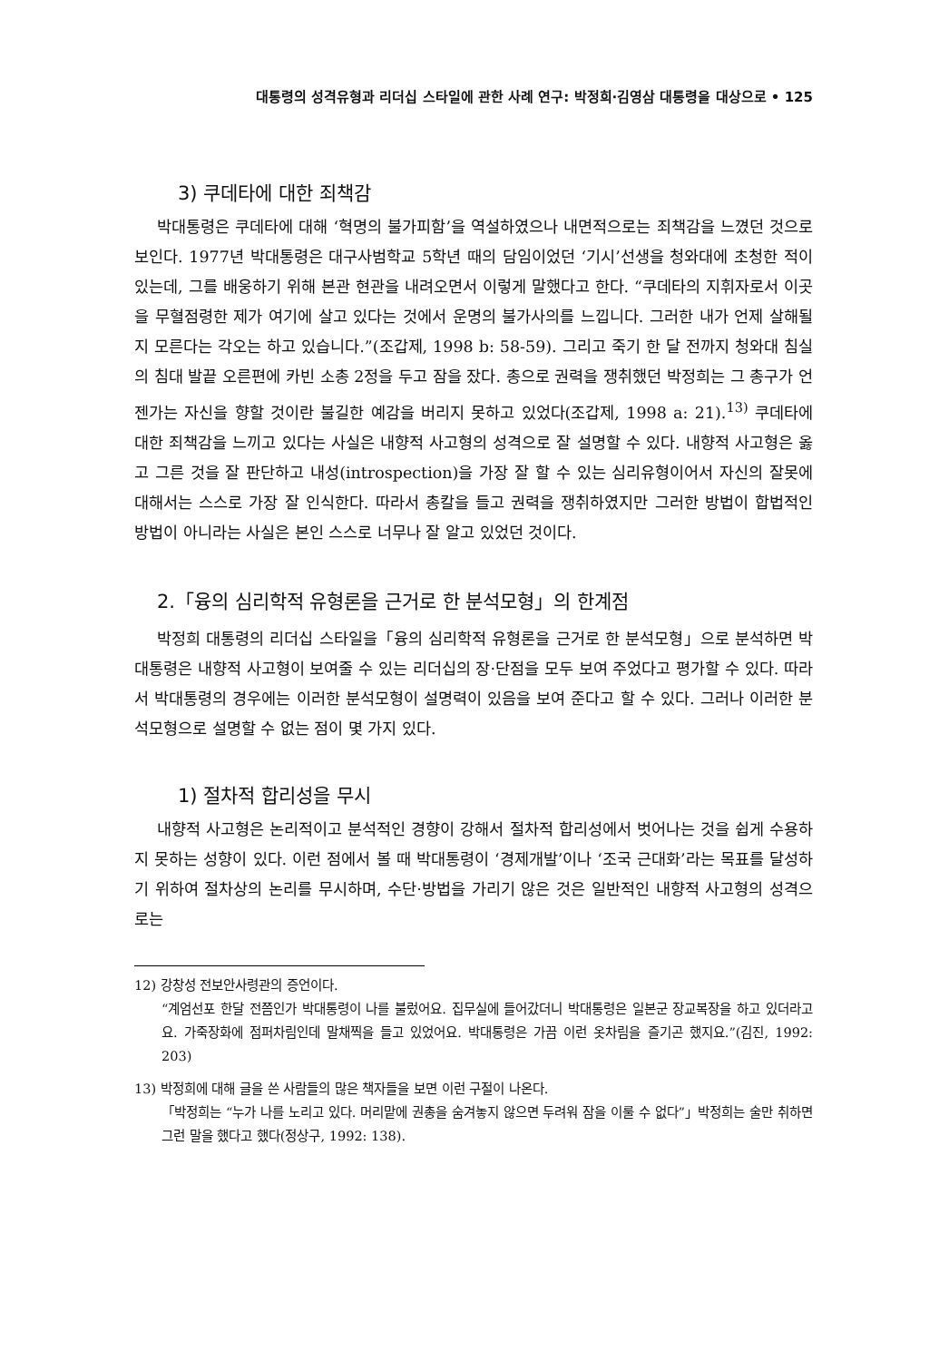대통령의 성격유형과 리더십 스타일에 관한 사례 연구: 박정희·김영삼 대통령을 대상으로 • 125
3) 쿠데타에 대한 죄책감
박대통령은 쿠데타에 대해 ‘혁명의 불가피함’을 역설하였으나 내면적으로는 죄책감을 느꼈던 것으로 보인다. 1977년 박대통령은 대구사범학교 5학년 때의 담임이었던 ‘기시’선생을 청와대에 초청한 적이 있는데, 그를 배웅하기 위해 본관 현관을 내려오면서 이렇게 말했다고 한다. “쿠데타의 지휘자로서 이곳을 무혈점령한 제가 여기에 살고 있다는 것에서 운명의 불가사의를 느낍니다. 그러한 내가 언제 살해될지 모른다는 각오는 하고 있습니다.”(조갑제, 1998 b: 58-59). 그리고 죽기 한 달 전까지 청와대 침실의 침대 발끝 오른편에 카빈 소총 2정을 두고 잠을 잤다. 총으로 권력을 쟁취했던 박정희는 그 총구가 언젠가는 자신을 향할 것이란 불길한 예감을 버리지 못하고 있었다(조갑제, 1998 a: 21).<sup>13)</sup> 쿠데타에 대한 죄책감을 느끼고 있다는 사실은 내향적 사고형의 성격으로 잘 설명할 수 있다. 내향적 사고형은 옳고 그른 것을 잘 판단하고 내성(introspection)을 가장 잘 할 수 있는 심리유형이어서 자신의 잘못에 대해서는 스스로 가장 잘 인식한다. 따라서 총칼을 들고 권력을 쟁취하였지만 그러한 방법이 합법적인 방법이 아니라는 사실은 본인 스스로 너무나 잘 알고 있었던 것이다.
2.「융의 심리학적 유형론을 근거로 한 분석모형」의 한계점
박정희 대통령의 리더십 스타일을「융의 심리학적 유형론을 근거로 한 분석모형」으로 분석하면 박대통령은 내향적 사고형이 보여줄 수 있는 리더십의 장·단점을 모두 보여 주었다고 평가할 수 있다. 따라서 박대통령의 경우에는 이러한 분석모형이 설명력이 있음을 보여 준다고 할 수 있다. 그러나 이러한 분석모형으로 설명할 수 없는 점이 몇 가지 있다.
1) 절차적 합리성을 무시
내향적 사고형은 논리적이고 분석적인 경향이 강해서 절차적 합리성에서 벗어나는 것을 쉽게 수용하지 못하는 성향이 있다. 이런 점에서 볼 때 박대통령이 ‘경제개발’이나 ‘조국 근대화’라는 목표를 달성하기 위하여 절차상의 논리를 무시하며, 수단·방법을 가리기 않은 것은 일반적인 내향적 사고형의 성격으로는
12) 강창성 전보안사령관의 증언이다.
“계엄선포 한달 전쯤인가 박대통령이 나를 불렀어요. 집무실에 들어갔더니 박대통령은 일본군 장교복장을 하고 있더라고요. 가죽장화에 점퍼차림인데 말채찍을 들고 있었어요. 박대통령은 가끔 이런 옷차림을 즐기곤 했지요.”(김진, 1992: 203)
13) 박정희에 대해 글을 쓴 사람들의 많은 책자들을 보면 이런 구절이 나온다.
「박정희는 “누가 나를 노리고 있다. 머리맡에 권총을 숨겨놓지 않으면 두려워 잠을 이룰 수 없다”」박정희는 술만 취하면 그런 말을 했다고 했다(정상구, 1992: 138).